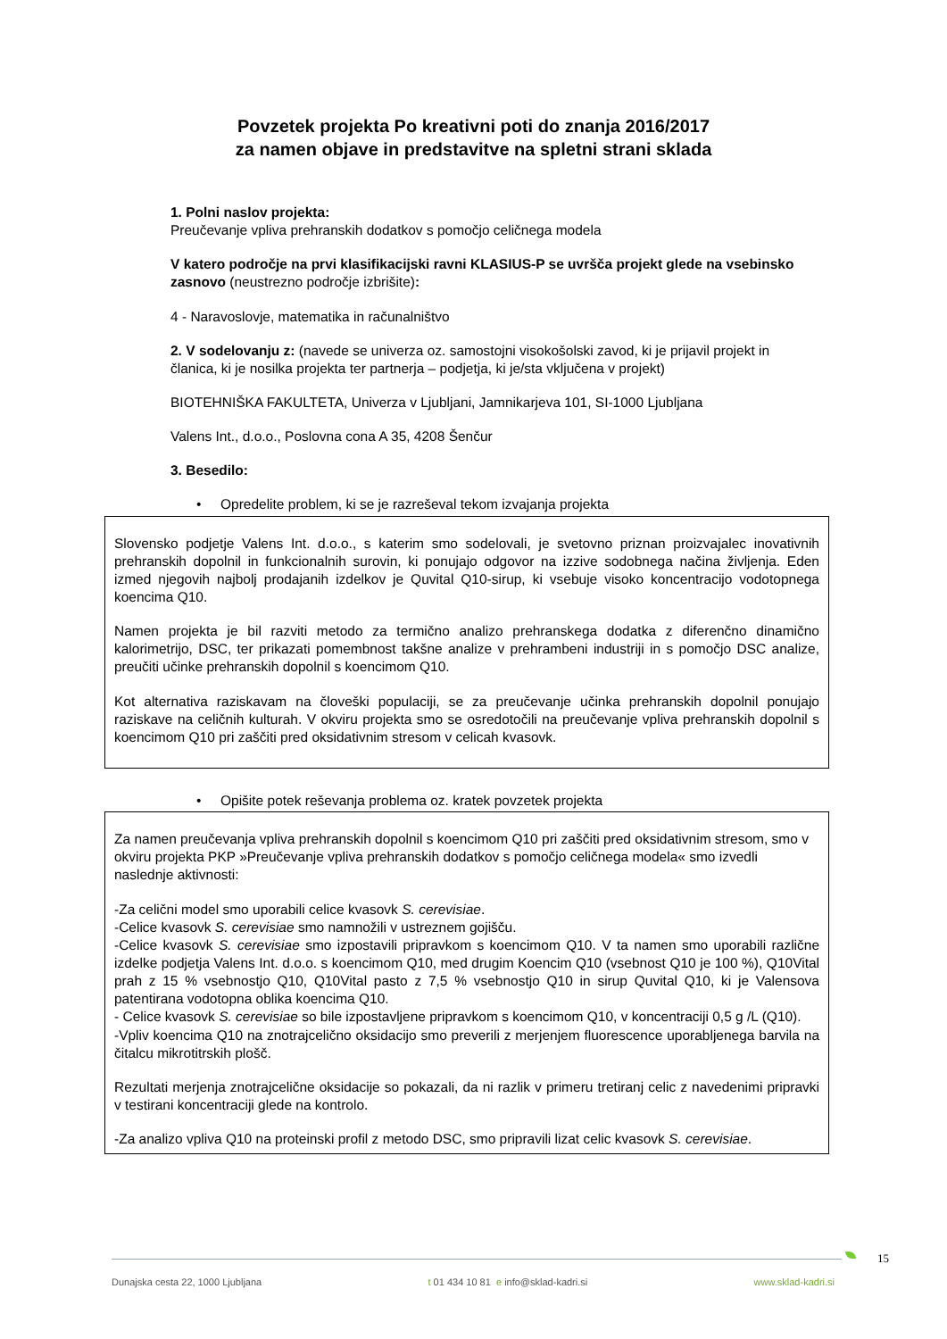Povzetek projekta Po kreativni poti do znanja 2016/2017
za namen objave in predstavitve na spletni strani sklada
1. Polni naslov projekta:
Preučevanje vpliva prehranskih dodatkov s pomočjo celičnega modela
V katero področje na prvi klasifikacijski ravni KLASIUS-P se uvršča projekt glede na vsebinsko zasnovo (neustrezno področje izbrišite):
4 - Naravoslovje, matematika in računalništvo
2. V sodelovanju z: (navede se univerza oz. samostojni visokošolski zavod, ki je prijavil projekt in članica, ki je nosilka projekta ter partnerja – podjetja, ki je/sta vključena v projekt)
BIOTEHNIŠKA FAKULTETA, Univerza v Ljubljani, Jamnikarjeva 101, SI-1000 Ljubljana
Valens Int., d.o.o., Poslovna cona A 35, 4208 Šenčur
3. Besedilo:
• Opredelite problem, ki se je razreševal tekom izvajanja projekta
Slovensko podjetje Valens Int. d.o.o., s katerim smo sodelovali, je svetovno priznan proizvajalec inovativnih prehranskih dopolnil in funkcionalnih surovin, ki ponujajo odgovor na izzive sodobnega načina življenja. Eden izmed njegovih najbolj prodajanih izdelkov je Quvital Q10-sirup, ki vsebuje visoko koncentracijo vodotopnega koencima Q10.
Namen projekta je bil razviti metodo za termično analizo prehranskega dodatka z diferenčno dinamično kalorimetrijo, DSC, ter prikazati pomembnost takšne analize v prehrambeni industriji in s pomočjo DSC analize, preučiti učinke prehranskih dopolnil s koencimom Q10.
Kot alternativa raziskavam na človeški populaciji, se za preučevanje učinka prehranskih dopolnil ponujajo raziskave na celičnih kulturah. V okviru projekta smo se osredotočili na preučevanje vpliva prehranskih dopolnil s koencimom Q10 pri zaščiti pred oksidativnim stresom v celicah kvasovk.
• Opišite potek reševanja problema oz. kratek povzetek projekta
Za namen preučevanja vpliva prehranskih dopolnil s koencimom Q10 pri zaščiti pred oksidativnim stresom, smo v okviru projekta PKP »Preučevanje vpliva prehranskih dodatkov s pomočjo celičnega modela« smo izvedli naslednje aktivnosti:
-Za celični model smo uporabili celice kvasovk S. cerevisiae.
-Celice kvasovk S. cerevisiae smo namnožili v ustreznem gojišču.
-Celice kvasovk S. cerevisiae smo izpostavili pripravkom s koencimom Q10. V ta namen smo uporabili različne izdelke podjetja Valens Int. d.o.o. s koencimom Q10, med drugim Koencim Q10 (vsebnost Q10 je 100 %), Q10Vital prah z 15 % vsebnostjo Q10, Q10Vital pasto z 7,5 % vsebnostjo Q10 in sirup Quvital Q10, ki je Valensova patentirana vodotopna oblika koencima Q10.
- Celice kvasovk S. cerevisiae so bile izpostavljene pripravkom s koencimom Q10, v koncentraciji 0,5 g /L (Q10).
-Vpliv koencima Q10 na znotrajcelično oksidacijo smo preverili z merjenjem fluorescence uporabljenega barvila na čitalcu mikrotitrskih plošč.
Rezultati merjenja znotrajcelične oksidacije so pokazali, da ni razlik v primeru tretiranj celic z navedenimi pripravki v testirani koncentraciji glede na kontrolo.
-Za analizo vpliva Q10 na proteinski profil z metodo DSC, smo pripravili lizat celic kvasovk S. cerevisiae.
15
Dunajska cesta 22, 1000 Ljubljana t 01 434 10 81 e info@sklad-kadri.si www.sklad-kadri.si